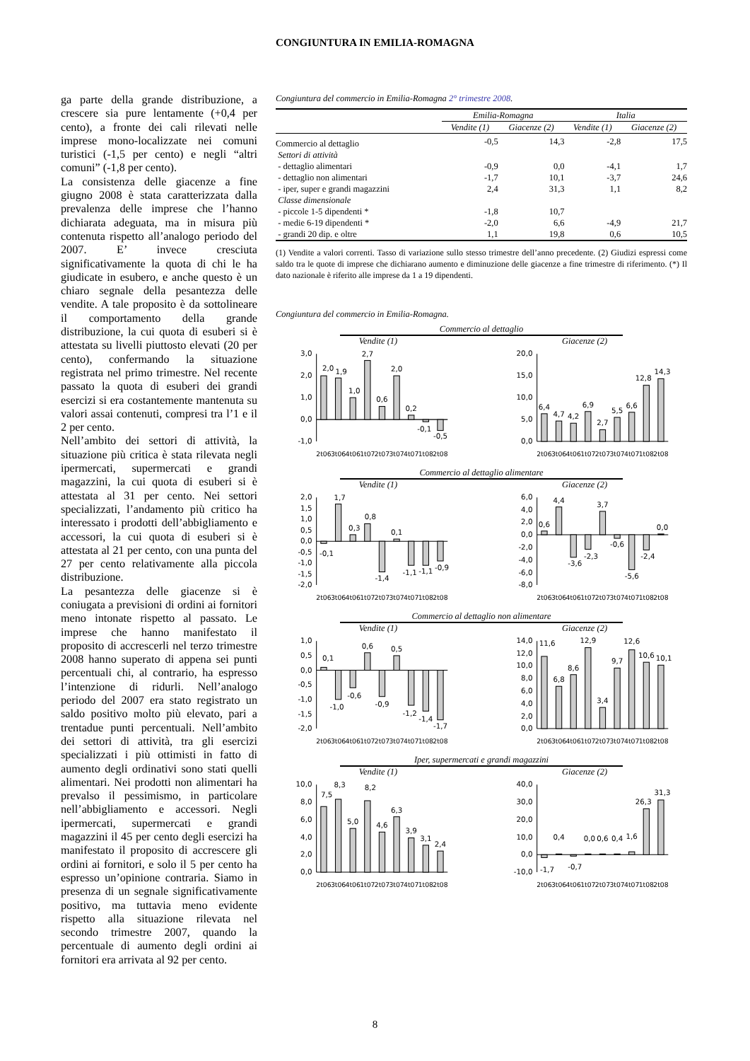CONGIUNTURA IN EMILIA-ROMAGNA
ga parte della grande distribuzione, a crescere sia pure lentamente (+0,4 per cento), a fronte dei cali rilevati nelle imprese mono-localizzate nei comuni turistici (-1,5 per cento) e negli “altri comuni” (-1,8 per cento).
La consistenza delle giacenze a fine giugno 2008 è stata caratterizzata dalla prevalenza delle imprese che l’hanno dichiarata adeguata, ma in misura più contenuta rispetto all’analogo periodo del 2007. E’ invece cresciuta significativamente la quota di chi le ha giudicate in esubero, e anche questo è un chiaro segnale della pesantezza delle vendite. A tale proposito è da sottolineare il comportamento della grande distribuzione, la cui quota di esuberi si è attestata su livelli piuttosto elevati (20 per cento), confermando la situazione registrata nel primo trimestre. Nel recente passato la quota di esuberi dei grandi esercizi si era costantemente mantenuta su valori assai contenuti, compresi tra l’1 e il 2 per cento.
Nell’ambito dei settori di attività, la situazione più critica è stata rilevata negli ipermercati, supermercati e grandi magazzini, la cui quota di esuberi si è attestata al 31 per cento. Nei settori specializzati, l’andamento più critico ha interessato i prodotti dell’abbigliamento e accessori, la cui quota di esuberi si è attestata al 21 per cento, con una punta del 27 per cento relativamente alla piccola distribuzione.
La pesantezza delle giacenze si è coniugata a previsioni di ordini ai fornitori meno intonate rispetto al passato. Le imprese che hanno manifestato il proposito di accrescerli nel terzo trimestre 2008 hanno superato di appena sei punti percentuali chi, al contrario, ha espresso l’intenzione di ridurli. Nell’analogo periodo del 2007 era stato registrato un saldo positivo molto più elevato, pari a trentadue punti percentuali. Nell’ambito dei settori di attività, tra gli esercizi specializzati i più ottimisti in fatto di aumento degli ordinativi sono stati quelli alimentari. Nei prodotti non alimentari ha prevalso il pessimismo, in particolare nell’abbigliamento e accessori. Negli ipermercati, supermercati e grandi magazzini il 45 per cento degli esercizi ha manifestato il proposito di accrescere gli ordini ai fornitori, e solo il 5 per cento ha espresso un’opinione contraria. Siamo in presenza di un segnale significativamente positivo, ma tuttavia meno evidente rispetto alla situazione rilevata nel secondo trimestre 2007, quando la percentuale di aumento degli ordini ai fornitori era arrivata al 92 per cento.
Congiuntura del commercio in Emilia-Romagna 2° trimestre 2008.
| | Emilia-Romagna | | Italia | |
| | Vendite (1) | Giacenze (2) | Vendite (1) | Giacenze (2) |
| Commercio al dettaglio | -0,5 | 14,3 | -2,8 | 17,5 |
| Settori di attività | | | | |
| - dettaglio alimentari | -0,9 | 0,0 | -4,1 | 1,7 |
| - dettaglio non alimentari | -1,7 | 10,1 | -3,7 | 24,6 |
| - iper, super e grandi magazzini | 2,4 | 31,3 | 1,1 | 8,2 |
| Classe dimensionale | | | | |
| - piccole 1-5 dipendenti * | -1,8 | 10,7 | | |
| - medie 6-19 dipendenti * | -2,0 | 6,6 | -4,9 | 21,7 |
| - grandi 20 dip. e oltre | 1,1 | 19,8 | 0,6 | 10,5 |
(1) Vendite a valori correnti. Tasso di variazione sullo stesso trimestre dell’anno precedente. (2) Giudizi espressi come saldo tra le quote di imprese che dichiarano aumento e diminuzione delle giacenze a fine trimestre di riferimento. (*) Il dato nazionale è riferito alle imprese da 1 a 19 dipendenti.
Congiuntura del commercio in Emilia-Romagna.
Commercio al dettaglio
Vendite (1) Giacenze (2)
3,0
2,0
1,0
0,0
-1,0
2,0
1,9
1,0
2,7
0,6
2,0
0,2
-0,1
-0,5
2t06
3t06
4t06
1t07
2t07
3t07
4t07
1t08
2t08
20,0
15,0
10,0
5,0
0,0
6,4
4,7
4,2
6,9
2,7
5,5
6,6
12,8
14,3
2t06
3t06
4t06
1t07
2t07
3t07
4t07
1t08
2t08
Commercio al dettaglio alimentare
Vendite (1) Giacenze (2)
2,0
1,5
1,0
0,5
0,0
-0,5
-1,0
-1,5
-2,0
-0,1
1,7
0,3
0,8
-1,4
0,1
-1,1
-1,1
-0,9
2t06
3t06
4t06
1t07
2t07
3t07
4t07
1t08
2t08
6,0
4,0
2,0
0,0
-2,0
-4,0
-6,0
-8,0
0,6
4,4
-3,6
-2,3
3,7
-0,6
-5,6
-2,4
0,0
2t06
3t06
4t06
1t07
2t07
3t07
4t07
1t08
2t08
Commercio al dettaglio non alimentare
Vendite (1) Giacenze (2)
1,0
0,5
0,0
-0,5
-1,0
-1,5
-2,0
0,1
-1,0
-0,6
0,6
-0,9
0,5
-1,2
-1,4
-1,7
2t06
3t06
4t06
1t07
2t07
3t07
4t07
1t08
2t08
14,0
12,0
10,0
8,0
6,0
4,0
2,0
0,0
11,6
6,8
8,6
12,9
3,4
9,7
12,6
10,6
10,1
2t06
3t06
4t06
1t07
2t07
3t07
4t07
1t08
2t08
Iper, supermercati e grandi magazzini
Vendite (1) Giacenze (2)
10,0
8,0
6,0
4,0
2,0
0,0
7,5
8,3
5,0
8,2
4,6
6,3
3,9
3,1
2,4
2t06
3t06
4t06
1t07
2t07
3t07
4t07
1t08
2t08
40,0
30,0
20,0
10,0
0,0
-10,0
-1,7
0,4
-0,7
0,0
0,6
0,4
1,6
26,3
31,3
2t06
3t06
4t06
1t07
2t07
3t07
4t07
1t08
2t08
8